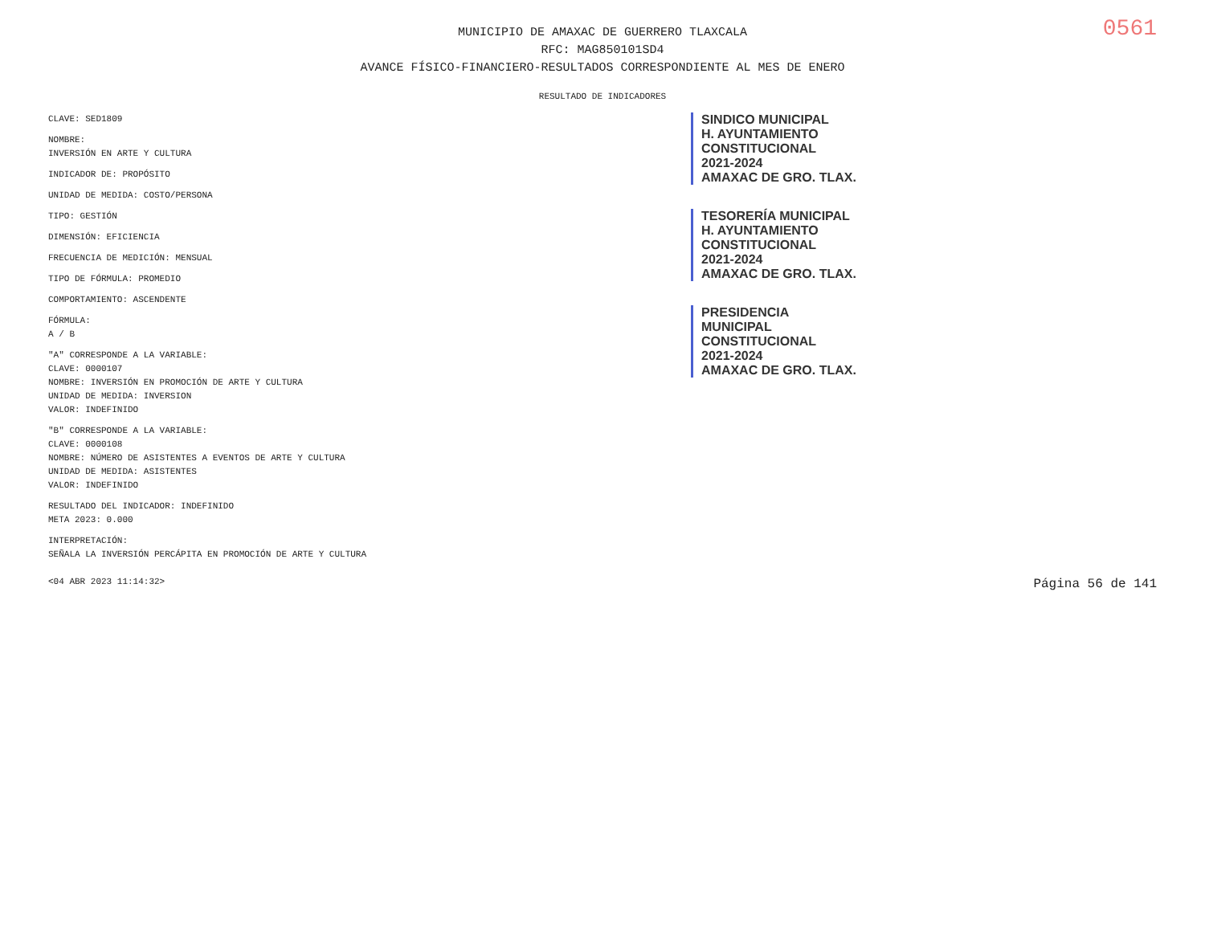0561
MUNICIPIO DE AMAXAC DE GUERRERO TLAXCALA
RFC: MAG850101SD4
AVANCE FÍSICO-FINANCIERO-RESULTADOS CORRESPONDIENTE AL MES DE ENERO
RESULTADO DE INDICADORES
CLAVE: SED1809
NOMBRE:
INVERSIÓN EN ARTE Y CULTURA
INDICADOR DE: PROPÓSITO
UNIDAD DE MEDIDA: COSTO/PERSONA
TIPO: GESTIÓN
DIMENSIÓN: EFICIENCIA
FRECUENCIA DE MEDICIÓN: MENSUAL
TIPO DE FÓRMULA: PROMEDIO
COMPORTAMIENTO: ASCENDENTE
FÓRMULA:
A / B
"A" CORRESPONDE A LA VARIABLE:
CLAVE: 0000107
NOMBRE: INVERSIÓN EN PROMOCIÓN DE ARTE Y CULTURA
UNIDAD DE MEDIDA: INVERSION
VALOR: INDEFINIDO
"B" CORRESPONDE A LA VARIABLE:
CLAVE: 0000108
NOMBRE: NÚMERO DE ASISTENTES A EVENTOS DE ARTE Y CULTURA
UNIDAD DE MEDIDA: ASISTENTES
VALOR: INDEFINIDO
RESULTADO DEL INDICADOR: INDEFINIDO
META 2023: 0.000
INTERPRETACIÓN:
SEÑALA LA INVERSIÓN PERCÁPITA EN PROMOCIÓN DE ARTE Y CULTURA
SINDICO MUNICIPAL
H. AYUNTAMIENTO
CONSTITUCIONAL
2021-2024
AMAXAC DE GRO. TLAX.
TESORERÍA MUNICIPAL
H. AYUNTAMIENTO
CONSTITUCIONAL
2021-2024
AMAXAC DE GRO. TLAX.
PRESIDENCIA
MUNICIPAL
CONSTITUCIONAL
2021-2024
AMAXAC DE GRO. TLAX.
<04 ABR 2023 11:14:32> Página 56 de 141